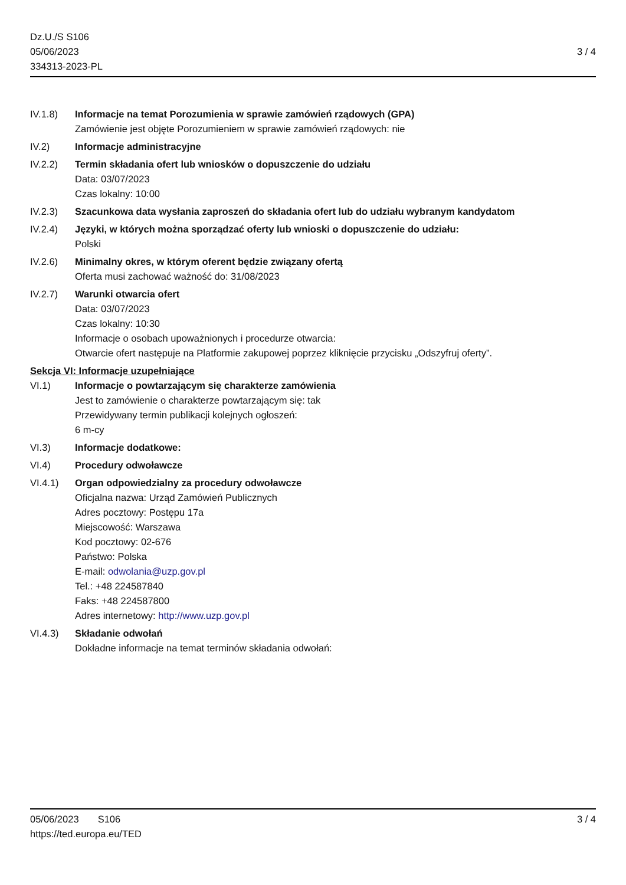Dz.U./S S106
05/06/2023
334313-2023-PL
3 / 4
IV.1.8) Informacje na temat Porozumienia w sprawie zamówień rządowych (GPA)
Zamówienie jest objęte Porozumieniem w sprawie zamówień rządowych: nie
IV.2) Informacje administracyjne
IV.2.2) Termin składania ofert lub wniosków o dopuszczenie do udziału
Data: 03/07/2023
Czas lokalny: 10:00
IV.2.3) Szacunkowa data wysłania zaproszeń do składania ofert lub do udziału wybranym kandydatom
IV.2.4) Języki, w których można sporządzać oferty lub wnioski o dopuszczenie do udziału:
Polski
IV.2.6) Minimalny okres, w którym oferent będzie związany ofertą
Oferta musi zachować ważność do: 31/08/2023
IV.2.7) Warunki otwarcia ofert
Data: 03/07/2023
Czas lokalny: 10:30
Informacje o osobach upoważnionych i procedurze otwarcia:
Otwarcie ofert następuje na Platformie zakupowej poprzez kliknięcie przycisku „Odszyfruj oferty”.
Sekcja VI: Informacje uzupełniające
VI.1) Informacje o powtarzającym się charakterze zamówienia
Jest to zamówienie o charakterze powtarzającym się: tak
Przewidywany termin publikacji kolejnych ogłoszeń:
6 m-cy
VI.3) Informacje dodatkowe:
VI.4) Procedury odwoławcze
VI.4.1) Organ odpowiedzialny za procedury odwoławcze
Oficjalna nazwa: Urząd Zamówień Publicznych
Adres pocztowy: Postępu 17a
Miejscowość: Warszawa
Kod pocztowy: 02-676
Państwo: Polska
E-mail: odwolania@uzp.gov.pl
Tel.: +48 224587840
Faks: +48 224587800
Adres internetowy: http://www.uzp.gov.pl
VI.4.3) Składanie odwołań
Dokładne informacje na temat terminów składania odwołań:
05/06/2023 S106
https://ted.europa.eu/TED
3 / 4